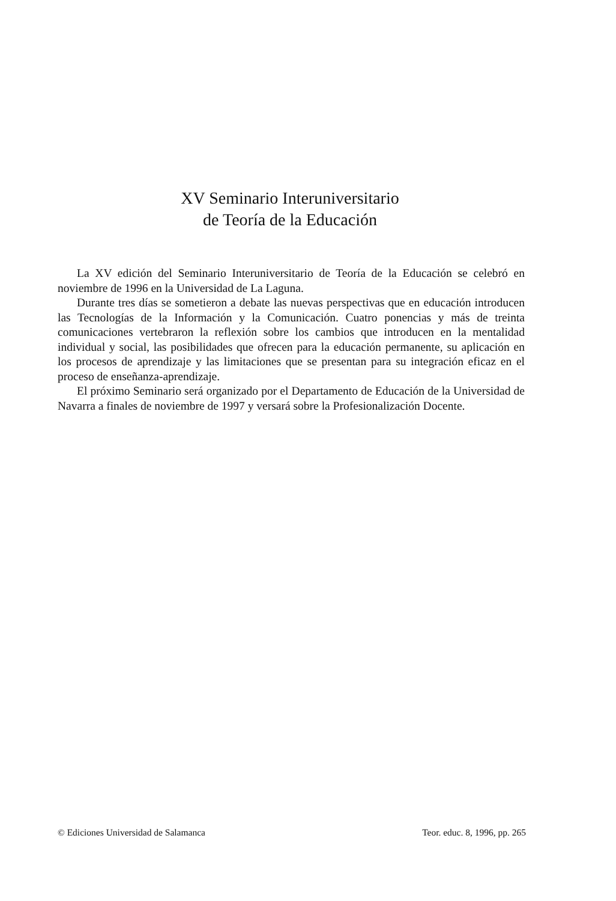XV Seminario Interuniversitario
de Teoría de la Educación
La XV edición del Seminario Interuniversitario de Teoría de la Educación se celebró en noviembre de 1996 en la Universidad de La Laguna.
Durante tres días se sometieron a debate las nuevas perspectivas que en educación introducen las Tecnologías de la Información y la Comunicación. Cuatro ponencias y más de treinta comunicaciones vertebraron la reflexión sobre los cambios que introducen en la mentalidad individual y social, las posibilidades que ofrecen para la educación permanente, su aplicación en los procesos de aprendizaje y las limitaciones que se presentan para su integración eficaz en el proceso de enseñanza-aprendizaje.
El próximo Seminario será organizado por el Departamento de Educación de la Universidad de Navarra a finales de noviembre de 1997 y versará sobre la Profesionalización Docente.
© Ediciones Universidad de Salamanca Teor. educ. 8, 1996, pp. 265